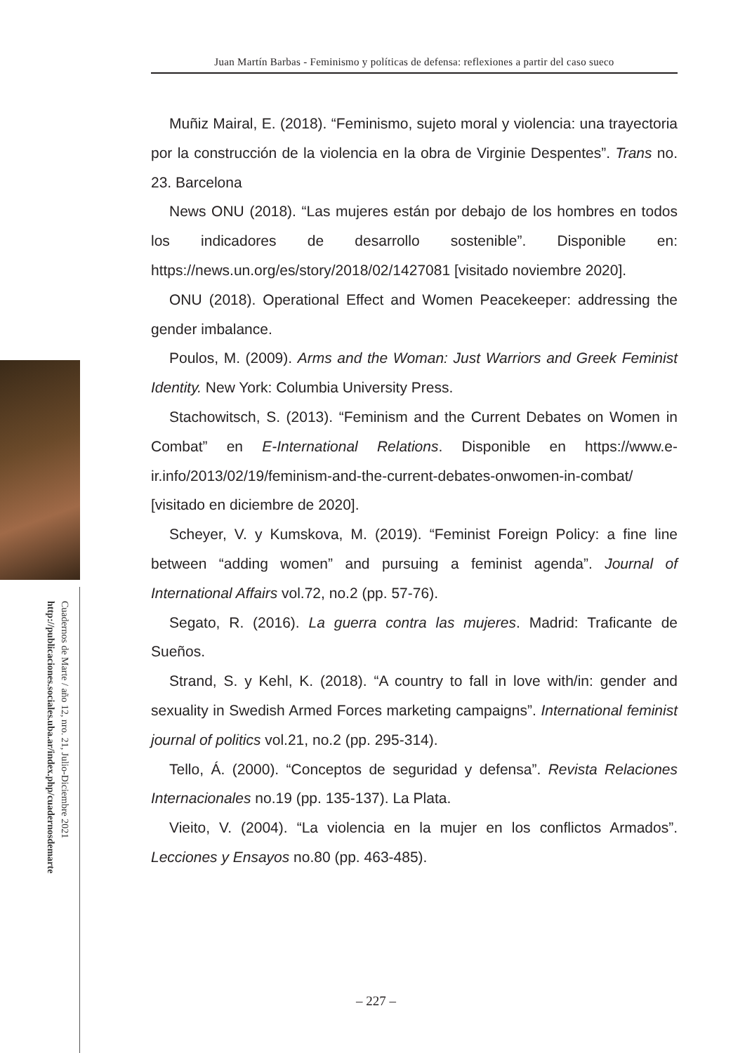Juan Martín Barbas - Feminismo y políticas de defensa: reflexiones a partir del caso sueco
Cuadernos de Marte / año 12, nro. 21, Julio-Diciembre 2021
http://publicaciones.sociales.uba.ar/index.php/cuadernosdemarte
Muñiz Mairal, E. (2018). “Feminismo, sujeto moral y violencia: una trayectoria por la construcción de la violencia en la obra de Virginie Despentes”. Trans no. 23. Barcelona
News ONU (2018). “Las mujeres están por debajo de los hombres en todos los indicadores de desarrollo sostenible”. Disponible en: https://news.un.org/es/story/2018/02/1427081 [visitado noviembre 2020].
ONU (2018). Operational Effect and Women Peacekeeper: addressing the gender imbalance.
Poulos, M. (2009). Arms and the Woman: Just Warriors and Greek Feminist Identity. New York: Columbia University Press.
Stachowitsch, S. (2013). “Feminism and the Current Debates on Women in Combat” en E-International Relations. Disponible en https://www.e-ir.info/2013/02/19/feminism-and-the-current-debates-onwomen-in-combat/ [visitado en diciembre de 2020].
Scheyer, V. y Kumskova, M. (2019). “Feminist Foreign Policy: a fine line between “adding women” and pursuing a feminist agenda”. Journal of International Affairs vol.72, no.2 (pp. 57-76).
Segato, R. (2016). La guerra contra las mujeres. Madrid: Traficante de Sueños.
Strand, S. y Kehl, K. (2018). “A country to fall in love with/in: gender and sexuality in Swedish Armed Forces marketing campaigns”. International feminist journal of politics vol.21, no.2 (pp. 295-314).
Tello, Á. (2000). “Conceptos de seguridad y defensa”. Revista Relaciones Internacionales no.19 (pp. 135-137). La Plata.
Vieito, V. (2004). “La violencia en la mujer en los conflictos Armados”. Lecciones y Ensayos no.80 (pp. 463-485).
– 227 –